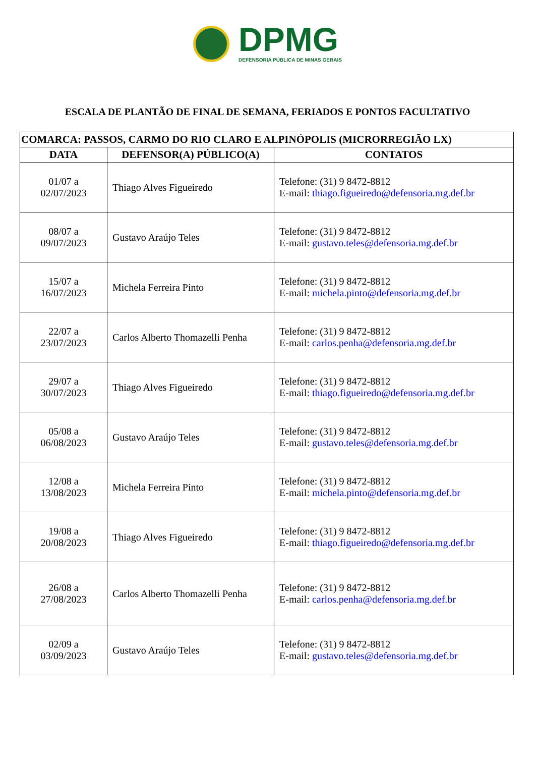DPMG
DEFENSORIA PÚBLICA DE MINAS GERAIS
ESCALA DE PLANTÃO DE FINAL DE SEMANA, FERIADOS E PONTOS FACULTATIVO
| COMARCA: PASSOS, CARMO DO RIO CLARO E ALPINÓPOLIS (MICRORREGIÃO LX) | | |
| --- | --- | --- |
| DATA | DEFENSOR(A) PÚBLICO(A) | CONTATOS |
| 01/07 a 02/07/2023 | Thiago Alves Figueiredo | Telefone: (31) 9 8472-8812 E-mail: thiago.figueiredo@defensoria.mg.def.br |
| 08/07 a 09/07/2023 | Gustavo Araújo Teles | Telefone: (31) 9 8472-8812 E-mail: gustavo.teles@defensoria.mg.def.br |
| 15/07 a 16/07/2023 | Michela Ferreira Pinto | Telefone: (31) 9 8472-8812 E-mail: michela.pinto@defensoria.mg.def.br |
| 22/07 a 23/07/2023 | Carlos Alberto Thomazelli Penha | Telefone: (31) 9 8472-8812 E-mail: carlos.penha@defensoria.mg.def.br |
| 29/07 a 30/07/2023 | Thiago Alves Figueiredo | Telefone: (31) 9 8472-8812 E-mail: thiago.figueiredo@defensoria.mg.def.br |
| 05/08 a 06/08/2023 | Gustavo Araújo Teles | Telefone: (31) 9 8472-8812 E-mail: gustavo.teles@defensoria.mg.def.br |
| 12/08 a 13/08/2023 | Michela Ferreira Pinto | Telefone: (31) 9 8472-8812 E-mail: michela.pinto@defensoria.mg.def.br |
| 19/08 a 20/08/2023 | Thiago Alves Figueiredo | Telefone: (31) 9 8472-8812 E-mail: thiago.figueiredo@defensoria.mg.def.br |
| 26/08 a 27/08/2023 | Carlos Alberto Thomazelli Penha | Telefone: (31) 9 8472-8812 E-mail: carlos.penha@defensoria.mg.def.br |
| 02/09 a 03/09/2023 | Gustavo Araújo Teles | Telefone: (31) 9 8472-8812 E-mail: gustavo.teles@defensoria.mg.def.br |